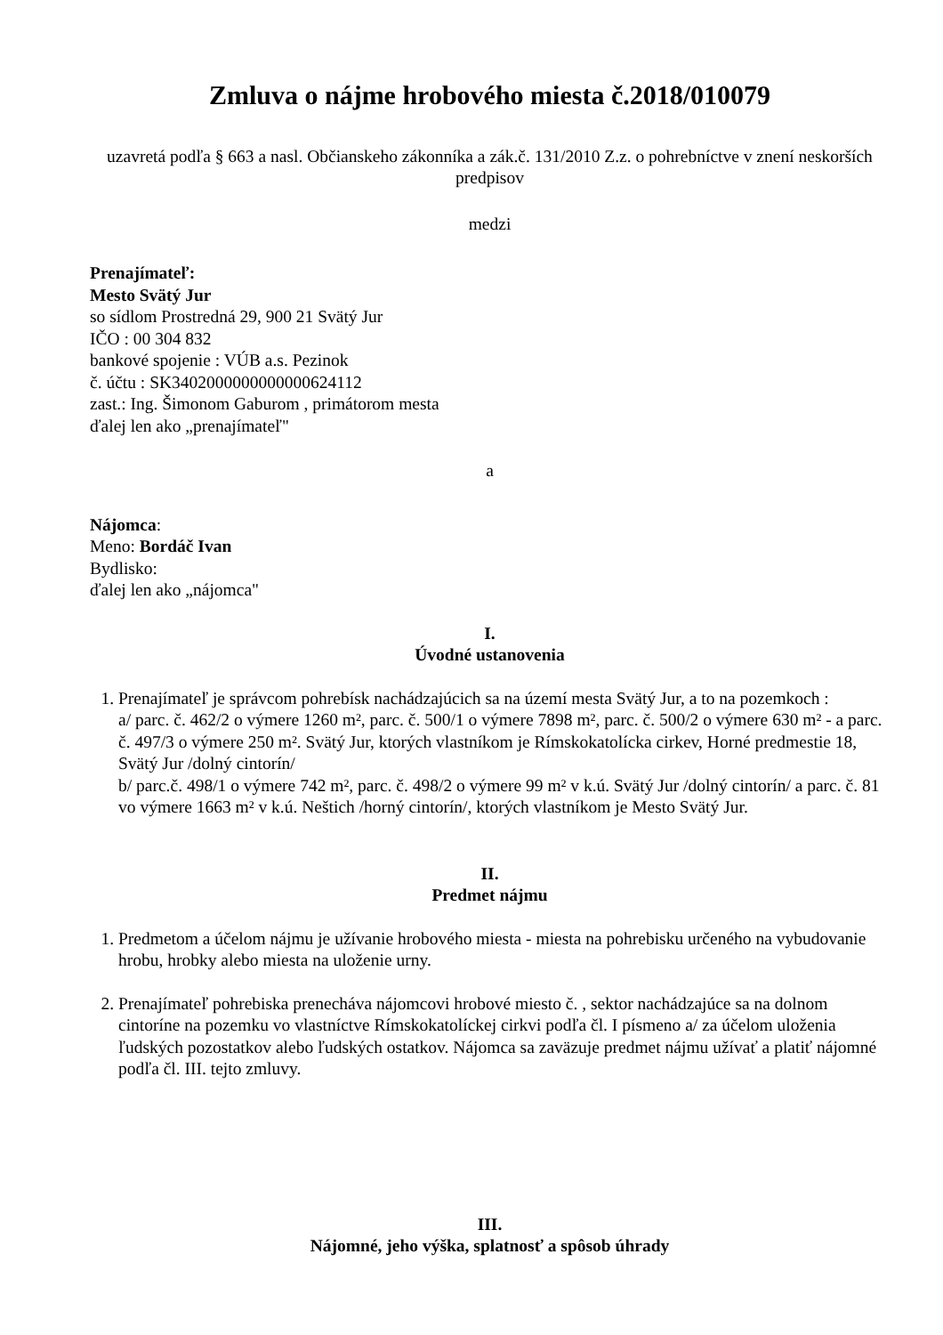Zmluva o nájme hrobového miesta č.2018/010079
uzavretá podľa § 663 a nasl. Občianskeho zákonníka a zák.č. 131/2010 Z.z. o pohrebníctve v znení neskorších predpisov
medzi
Prenajímateľ:
Mesto Svätý Jur
so sídlom Prostredná 29, 900 21 Svätý Jur
IČO : 00 304 832
bankové spojenie : VÚB a.s. Pezinok
č. účtu : SK3402000000000000624112
zast.: Ing. Šimonom Gaburom , primátorom mesta
ďalej len ako „prenajímateľ"
a
Nájomca:
Meno: Bordáč Ivan
Bydlisko:
ďalej len ako „nájomca"
I.
Úvodné ustanovenia
1. Prenajímateľ je správcom pohrebísk nachádzajúcich sa na území mesta Svätý Jur, a to na pozemkoch :
a/ parc. č. 462/2 o výmere 1260 m², parc. č. 500/1 o výmere 7898 m², parc. č. 500/2 o výmere 630 m² - a parc. č. 497/3 o výmere 250 m². Svätý Jur, ktorých vlastníkom je Rímskokatolícka cirkev, Horné predmestie 18, Svätý Jur /dolný cintorín/
b/ parc.č. 498/1 o výmere 742 m², parc. č. 498/2 o výmere 99 m² v k.ú. Svätý Jur /dolný cintorín/ a parc. č. 81 vo výmere 1663 m² v k.ú. Neštich /horný cintorín/, ktorých vlastníkom je Mesto Svätý Jur.
II.
Predmet nájmu
1. Predmetom a účelom nájmu je užívanie hrobového miesta - miesta na pohrebisku určeného na vybudovanie hrobu, hrobky alebo miesta na uloženie urny.
2. Prenajímateľ pohrebiska prenecháva nájomcovi hrobové miesto č. , sektor nachádzajúce sa na dolnom cintoríne na pozemku vo vlastníctve Rímskokatolíckej cirkvi podľa čl. I písmeno a/ za účelom uloženia ľudských pozostatkov alebo ľudských ostatkov. Nájomca sa zaväzuje predmet nájmu užívať a platiť nájomné podľa čl. III. tejto zmluvy.
III.
Nájomné, jeho výška, splatnosť a spôsob úhrady